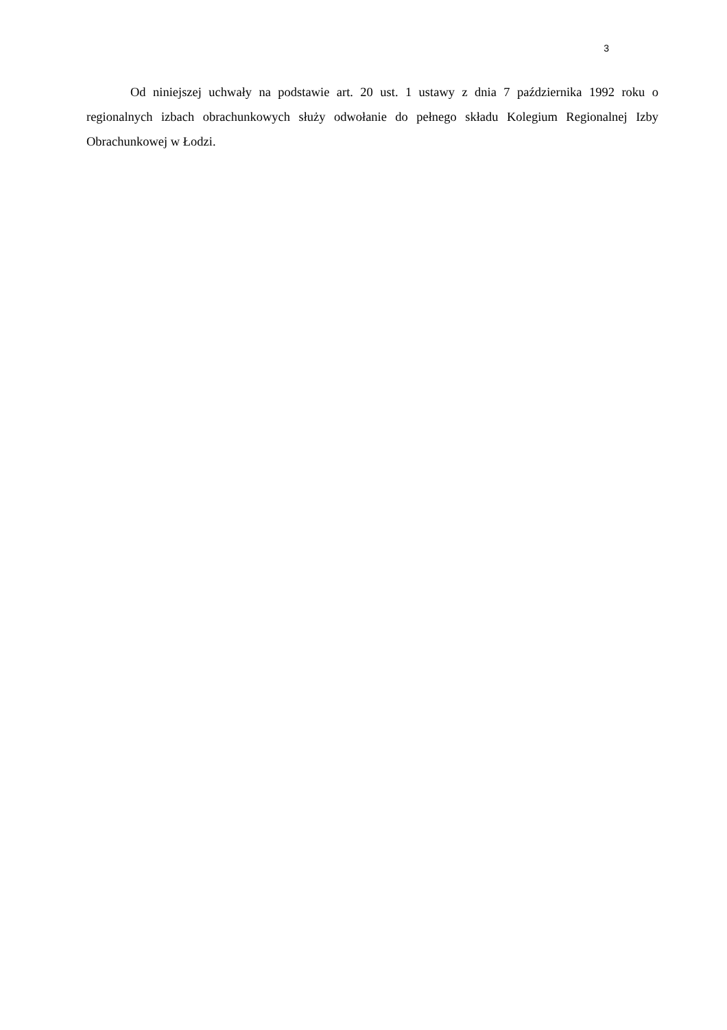3
Od niniejszej uchwały na podstawie art. 20 ust. 1 ustawy z dnia 7 października 1992 roku o regionalnych izbach obrachunkowych służy odwołanie do pełnego składu Kolegium Regionalnej Izby Obrachunkowej w Łodzi.